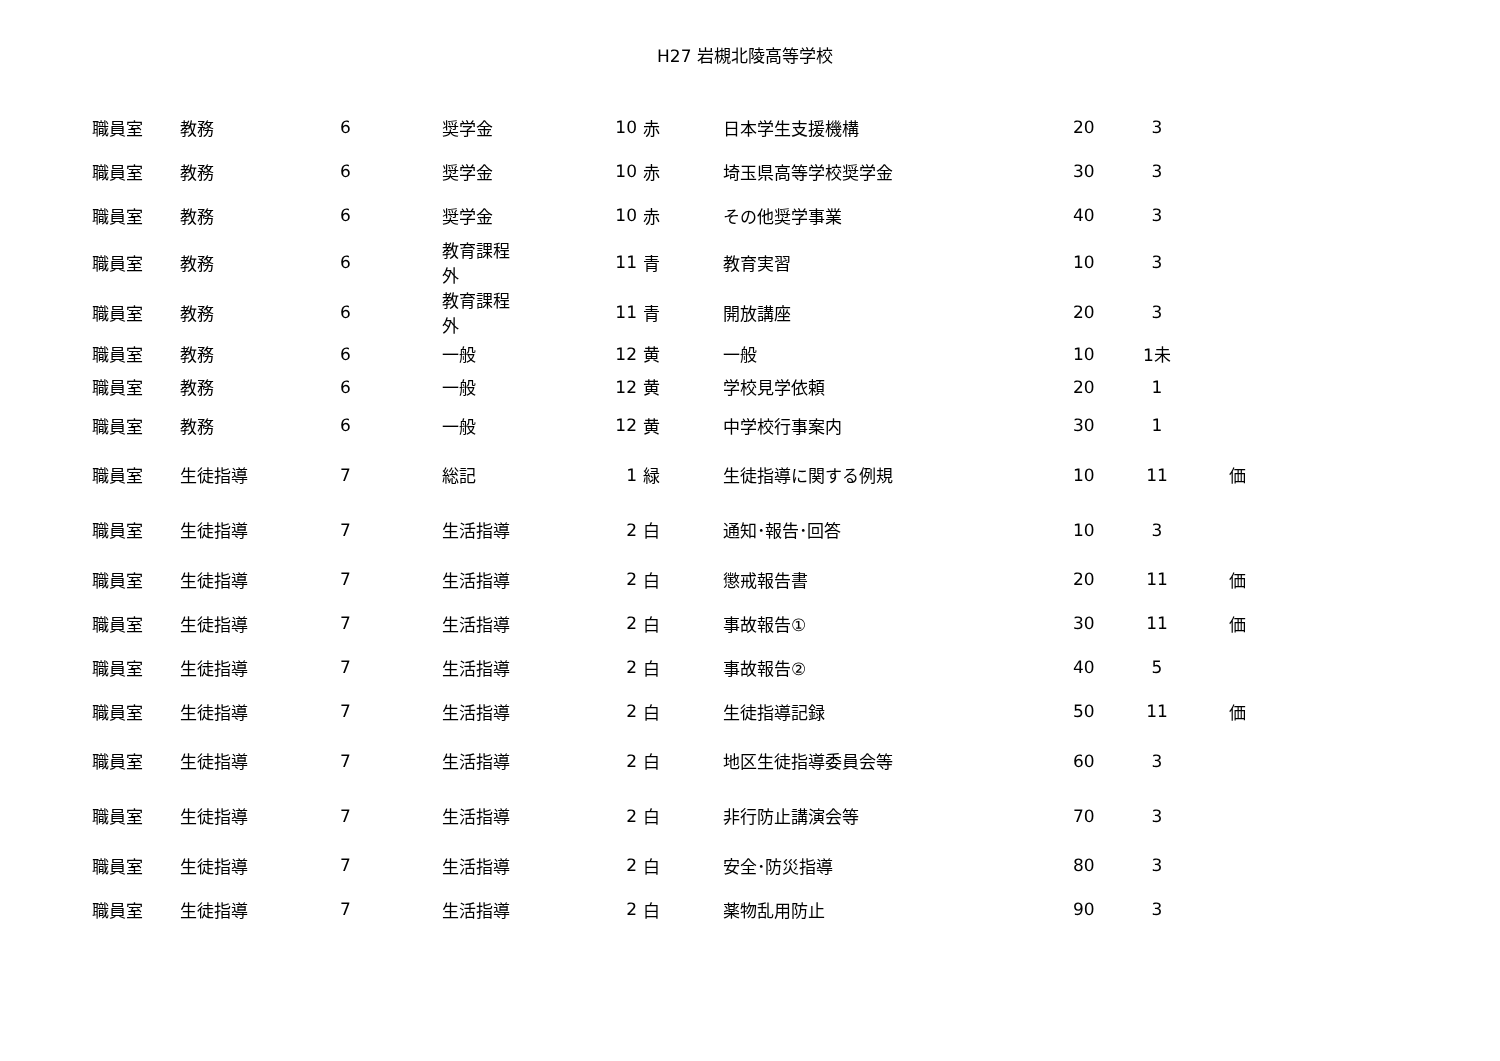H27 岩槻北陵高等学校
| 職員室 | 教務 | 6 | 奨学金 | 10 | 赤 | 日本学生支援機構 | 20 | 3 | |
| 職員室 | 教務 | 6 | 奨学金 | 10 | 赤 | 埼玉県高等学校奨学金 | 30 | 3 | |
| 職員室 | 教務 | 6 | 奨学金 | 10 | 赤 | その他奨学事業 | 40 | 3 | |
| 職員室 | 教務 | 6 | 教育課程 外 | 11 | 青 | 教育実習 | 10 | 3 | |
| 職員室 | 教務 | 6 | 教育課程 外 | 11 | 青 | 開放講座 | 20 | 3 | |
| 職員室 | 教務 | 6 | 一般 | 12 | 黄 | 一般 | 10 | 1未 | |
| 職員室 | 教務 | 6 | 一般 | 12 | 黄 | 学校見学依頼 | 20 | 1 | |
| 職員室 | 教務 | 6 | 一般 | 12 | 黄 | 中学校行事案内 | 30 | 1 | |
| 職員室 | 生徒指導 | 7 | 総記 | 1 | 緑 | 生徒指導に関する例規 | 10 | 11 | 価 |
| 職員室 | 生徒指導 | 7 | 生活指導 | 2 | 白 | 通知･報告･回答 | 10 | 3 | |
| 職員室 | 生徒指導 | 7 | 生活指導 | 2 | 白 | 懲戒報告書 | 20 | 11 | 価 |
| 職員室 | 生徒指導 | 7 | 生活指導 | 2 | 白 | 事故報告① | 30 | 11 | 価 |
| 職員室 | 生徒指導 | 7 | 生活指導 | 2 | 白 | 事故報告② | 40 | 5 | |
| 職員室 | 生徒指導 | 7 | 生活指導 | 2 | 白 | 生徒指導記録 | 50 | 11 | 価 |
| 職員室 | 生徒指導 | 7 | 生活指導 | 2 | 白 | 地区生徒指導委員会等 | 60 | 3 | |
| 職員室 | 生徒指導 | 7 | 生活指導 | 2 | 白 | 非行防止講演会等 | 70 | 3 | |
| 職員室 | 生徒指導 | 7 | 生活指導 | 2 | 白 | 安全･防災指導 | 80 | 3 | |
| 職員室 | 生徒指導 | 7 | 生活指導 | 2 | 白 | 薬物乱用防止 | 90 | 3 | |